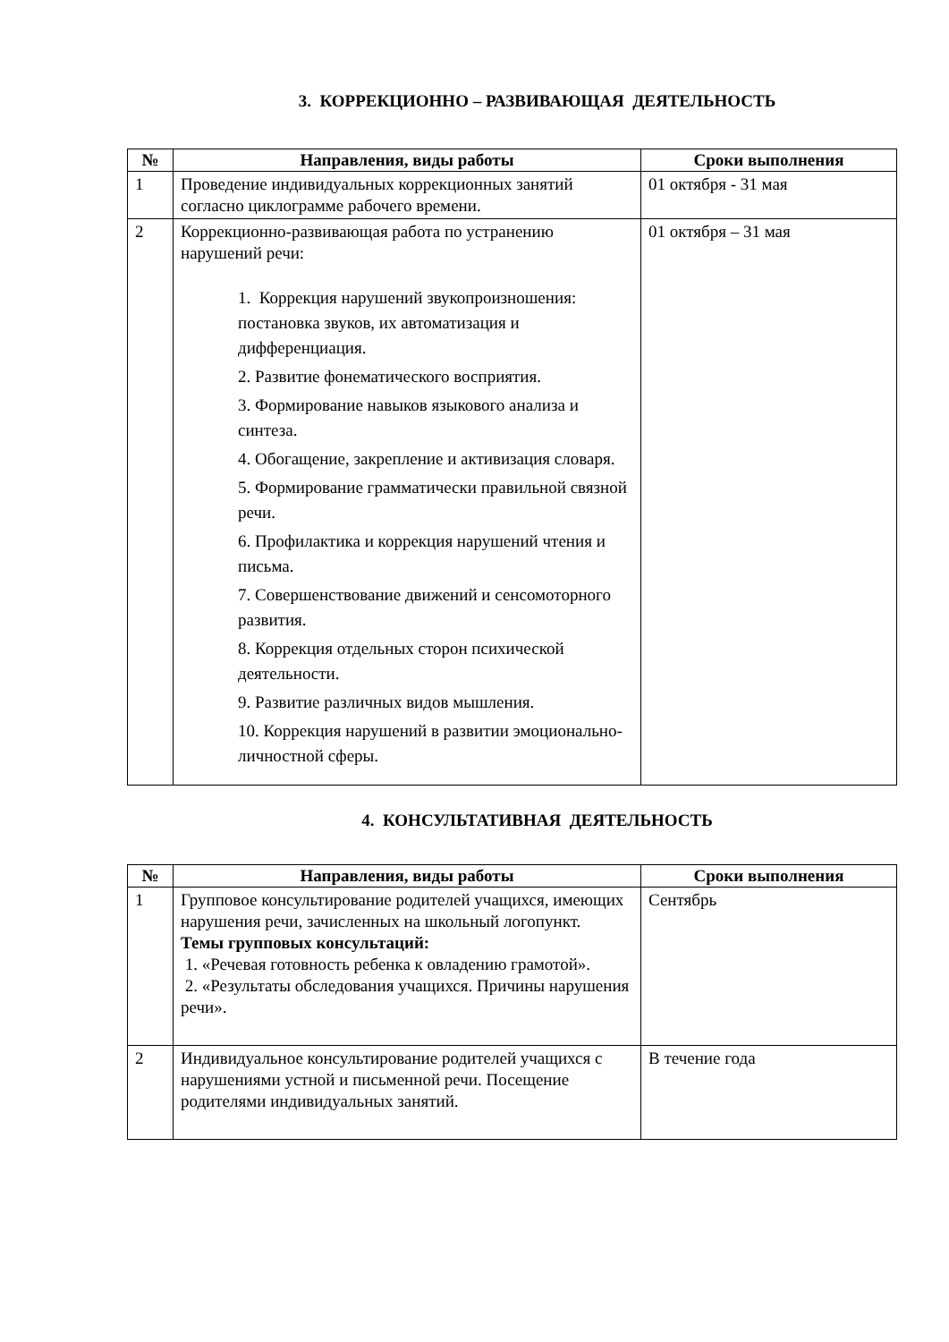3. КОРРЕКЦИОННО – РАЗВИВАЮЩАЯ ДЕЯТЕЛЬНОСТЬ
| № | Направления, виды работы | Сроки выполнения |
| --- | --- | --- |
| 1 | Проведение индивидуальных коррекционных занятий согласно циклограмме рабочего времени. | 01 октября - 31 мая |
| 2 | Коррекционно-развивающая работа по устранению нарушений речи: 1. Коррекция нарушений звукопроизношения: постановка звуков, их автоматизация и дифференциация. 2. Развитие фонематического восприятия. 3. Формирование навыков языкового анализа и синтеза. 4. Обогащение, закрепление и активизация словаря. 5. Формирование грамматически правильной связной речи. 6. Профилактика и коррекция нарушений чтения и письма. 7. Совершенствование движений и сенсомоторного развития. 8. Коррекция отдельных сторон психической деятельности. 9. Развитие различных видов мышления. 10. Коррекция нарушений в развитии эмоционально-личностной сферы. | 01 октября – 31 мая |
4. КОНСУЛЬТАТИВНАЯ ДЕЯТЕЛЬНОСТЬ
| № | Направления, виды работы | Сроки выполнения |
| --- | --- | --- |
| 1 | Групповое консультирование родителей учащихся, имеющих нарушения речи, зачисленных на школьный логопункт. Темы групповых консультаций: 1. «Речевая готовность ребенка к овладению грамотой». 2. «Результаты обследования учащихся. Причины нарушения речи». | Сентябрь |
| 2 | Индивидуальное консультирование родителей учащихся с нарушениями устной и письменной речи. Посещение родителями индивидуальных занятий. | В течение года |